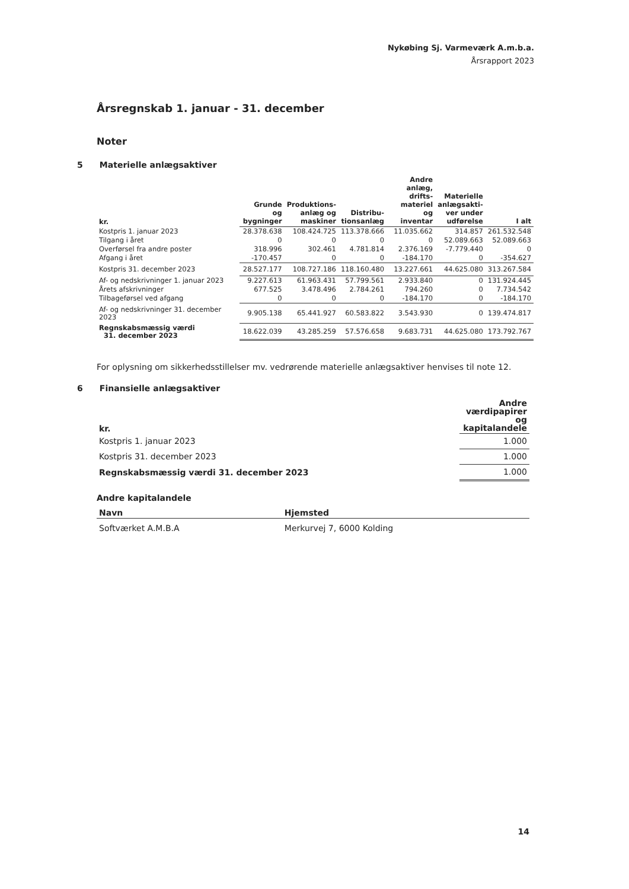Nykøbing Sj. Varmeværk A.m.b.a.
Årsrapport 2023
Årsregnskab 1. januar - 31. december
Noter
5 Materielle anlægsaktiver
| kr. | Grunde og bygninger | Produktions- anlæg og maskiner | Distribu- tionsanlæg | Andre anlæg, drifts- materiel og inventar | Materielle anlægsakti- ver under udførelse | I alt |
| --- | --- | --- | --- | --- | --- | --- |
| Kostpris 1. januar 2023 | 28.378.638 | 108.424.725 | 113.378.666 | 11.035.662 | 314.857 | 261.532.548 |
| Tilgang i året | 0 | 0 | 0 | 0 | 52.089.663 | 52.089.663 |
| Overførsel fra andre poster | 318.996 | 302.461 | 4.781.814 | 2.376.169 | -7.779.440 | 0 |
| Afgang i året | -170.457 | 0 | 0 | -184.170 | 0 | -354.627 |
| Kostpris 31. december 2023 | 28.527.177 | 108.727.186 | 118.160.480 | 13.227.661 | 44.625.080 | 313.267.584 |
| Af- og nedskrivninger 1. januar 2023 | 9.227.613 | 61.963.431 | 57.799.561 | 2.933.840 | 0 | 131.924.445 |
| Årets afskrivninger | 677.525 | 3.478.496 | 2.784.261 | 794.260 | 0 | 7.734.542 |
| Tilbageførsel ved afgang | 0 | 0 | 0 | -184.170 | 0 | -184.170 |
| Af- og nedskrivninger 31. december 2023 | 9.905.138 | 65.441.927 | 60.583.822 | 3.543.930 | 0 | 139.474.817 |
| Regnskabsmæssig værdi 31. december 2023 | 18.622.039 | 43.285.259 | 57.576.658 | 9.683.731 | 44.625.080 | 173.792.767 |
For oplysning om sikkerhedsstillelser mv. vedrørende materielle anlægsaktiver henvises til note 12.
6 Finansielle anlægsaktiver
| kr. | Andre værdipapirer og kapitalandele |
| --- | --- |
| Kostpris 1. januar 2023 | 1.000 |
| Kostpris 31. december 2023 | 1.000 |
| Regnskabsmæssig værdi 31. december 2023 | 1.000 |
Andre kapitalandele
| Navn | Hjemsted |
| --- | --- |
| Softværket A.M.B.A | Merkurvej 7, 6000 Kolding |
14